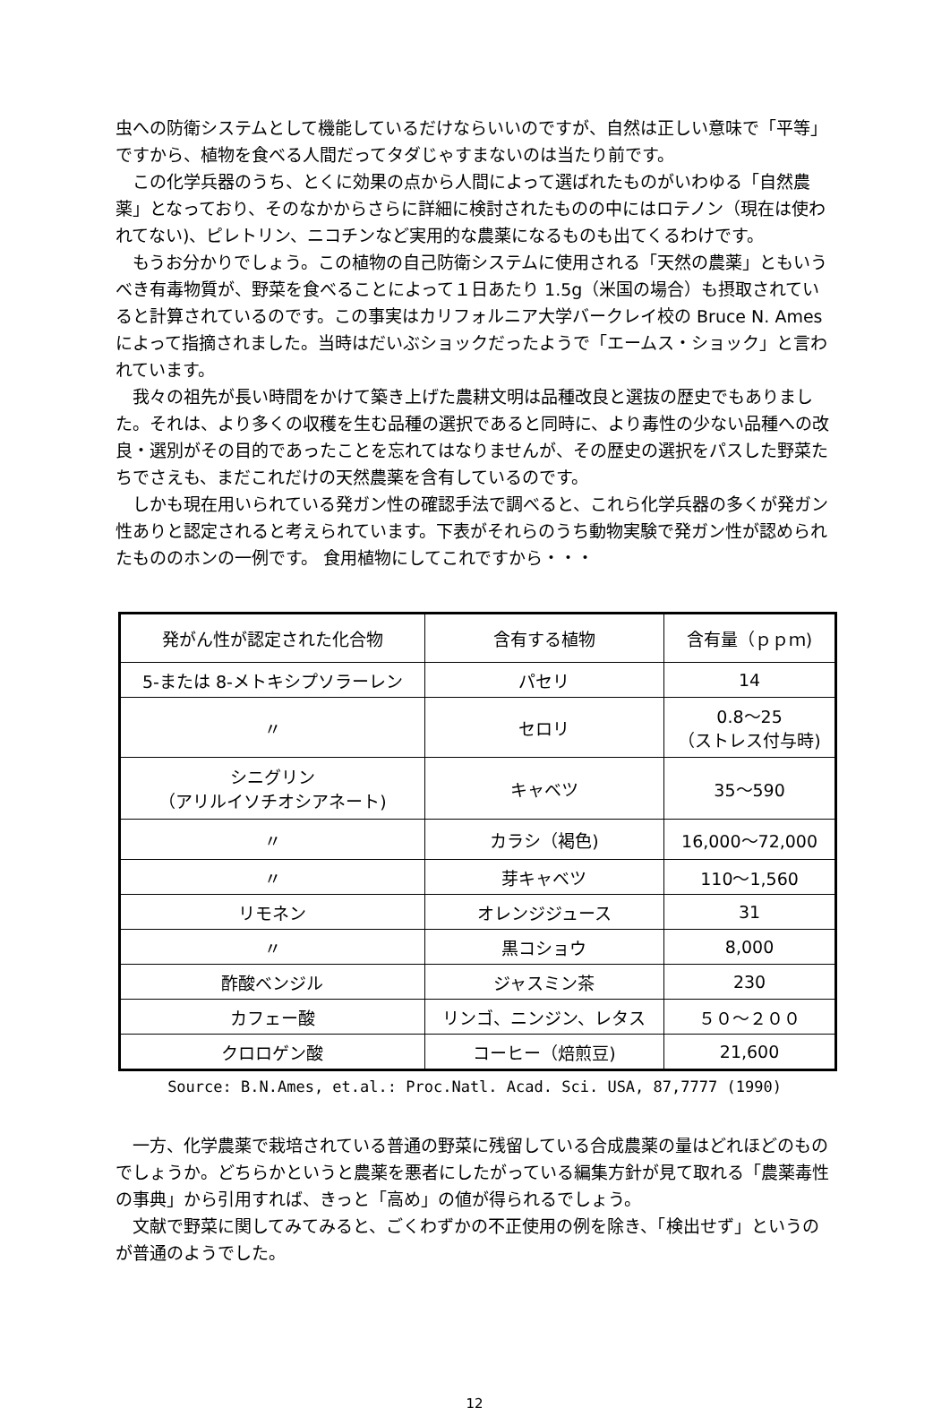虫への防衛システムとして機能しているだけならいいのですが、自然は正しい意味で「平等」ですから、植物を食べる人間だってタダじゃすまないのは当たり前です。
　この化学兵器のうち、とくに効果の点から人間によって選ばれたものがいわゆる「自然農薬」となっており、そのなかからさらに詳細に検討されたものの中にはロテノン（現在は使われてない)、ピレトリン、ニコチンなど実用的な農薬になるものも出てくるわけです。
　もうお分かりでしょう。この植物の自己防衛システムに使用される「天然の農薬」ともいうべき有毒物質が、野菜を食べることによって１日あたり 1.5g（米国の場合）も摂取されていると計算されているのです。この事実はカリフォルニア大学バークレイ校の Bruce N. Ames によって指摘されました。当時はだいぶショックだったようで「エームス・ショック」と言われています。
　我々の祖先が長い時間をかけて築き上げた農耕文明は品種改良と選抜の歴史でもありました。それは、より多くの収穫を生む品種の選択であると同時に、より毒性の少ない品種への改良・選別がその目的であったことを忘れてはなりませんが、その歴史の選択をパスした野菜たちでさえも、まだこれだけの天然農薬を含有しているのです。
　しかも現在用いられている発ガン性の確認手法で調べると、これら化学兵器の多くが発ガン性ありと認定されると考えられています。下表がそれらのうち動物実験で発ガン性が認められたもののホンの一例です。 食用植物にしてこれですから・・・
| 発がん性が認定された化合物 | 含有する植物 | 含有量（ｐｐｍ) |
| --- | --- | --- |
| 5-または 8-メトキシプソラーレン | パセリ | 14 |
| 〃 | セロリ | 0.8～25 （ストレス付与時) |
| シニグリン （アリルイソチオシアネート) | キャベツ | 35～590 |
| 〃 | カラシ（褐色) | 16,000～72,000 |
| 〃 | 芽キャベツ | 110～1,560 |
| リモネン | オレンジジュース | 31 |
| 〃 | 黒コショウ | 8,000 |
| 酢酸ベンジル | ジャスミン茶 | 230 |
| カフェー酸 | リンゴ、ニンジン、レタス | ５０～２００ |
| クロロゲン酸 | コーヒー（焙煎豆) | 21,600 |
Source: B.N.Ames, et.al.: Proc.Natl. Acad. Sci. USA, 87,7777 (1990)
　一方、化学農薬で栽培されている普通の野菜に残留している合成農薬の量はどれほどのものでしょうか。どちらかというと農薬を悪者にしたがっている編集方針が見て取れる「農薬毒性の事典」から引用すれば、きっと「高め」の値が得られるでしょう。
　文献で野菜に関してみてみると、ごくわずかの不正使用の例を除き、「検出せず」というのが普通のようでした。
12